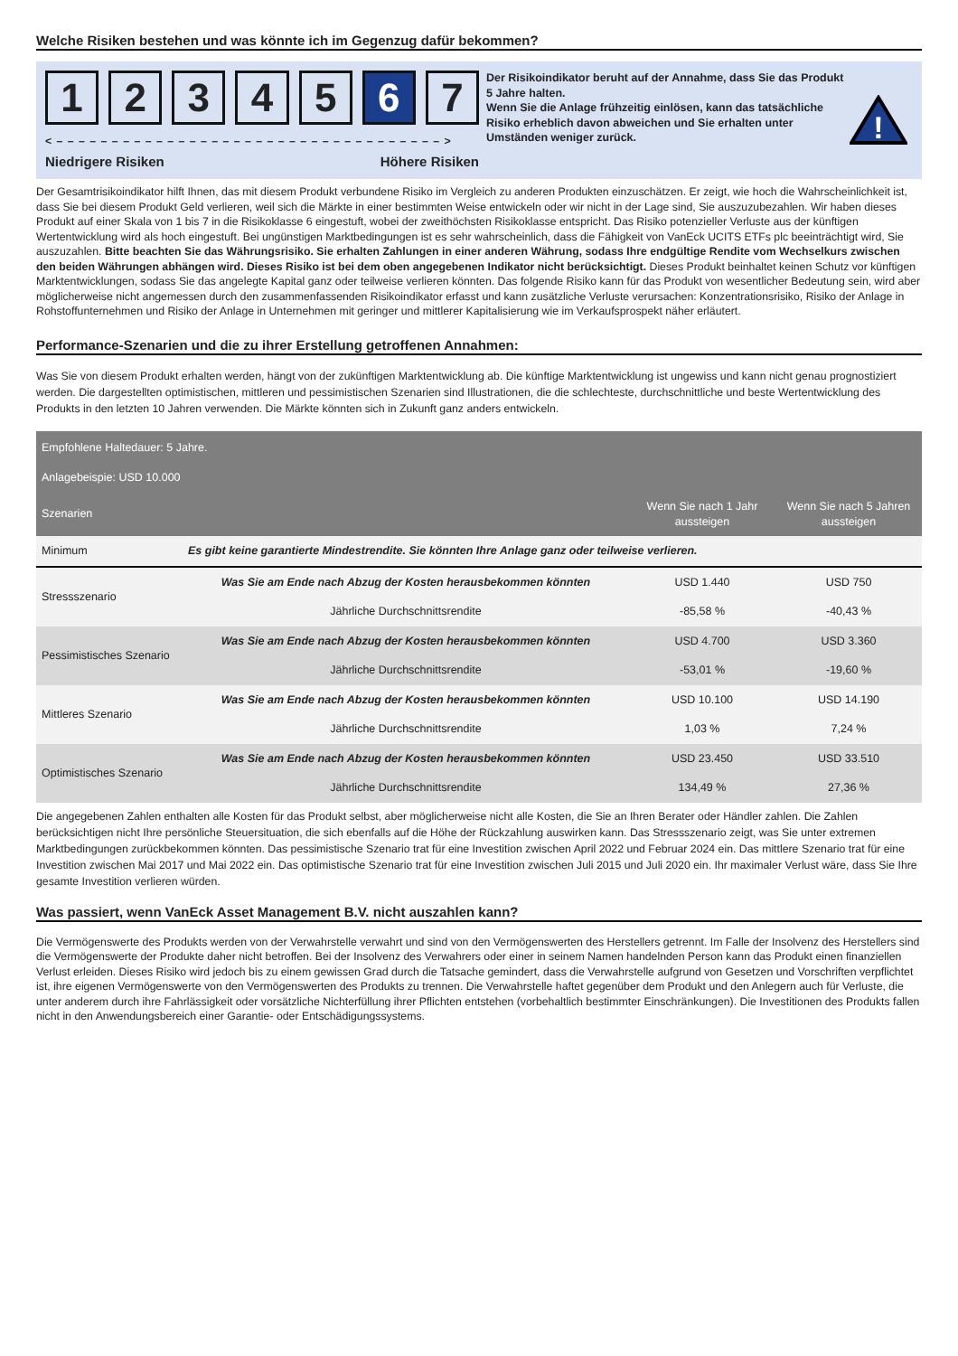Welche Risiken bestehen und was könnte ich im Gegenzug dafür bekommen?
1 2 3 4 5 6 7
< – – – – – – – – – – – – – – – – – – – – – – – – – – – – – – – – – – – >
Niedrigere Risiken Höhere Risiken
Der Risikoindikator beruht auf der Annahme, dass Sie das Produkt 5 Jahre halten.
Wenn Sie die Anlage frühzeitig einlösen, kann das tatsächliche Risiko erheblich davon abweichen und Sie erhalten unter Umständen weniger zurück.
!
Der Gesamtrisikoindikator hilft Ihnen, das mit diesem Produkt verbundene Risiko im Vergleich zu anderen Produkten einzuschätzen. Er zeigt, wie hoch die Wahrscheinlichkeit ist, dass Sie bei diesem Produkt Geld verlieren, weil sich die Märkte in einer bestimmten Weise entwickeln oder wir nicht in der Lage sind, Sie auszuzubezahlen. Wir haben dieses Produkt auf einer Skala von 1 bis 7 in die Risikoklasse 6 eingestuft, wobei der zweithöchsten Risikoklasse entspricht. Das Risiko potenzieller Verluste aus der künftigen Wertentwicklung wird als hoch eingestuft. Bei ungünstigen Marktbedingungen ist es sehr wahrscheinlich, dass die Fähigkeit von VanEck UCITS ETFs plc beeinträchtigt wird, Sie auszuzahlen. Bitte beachten Sie das Währungsrisiko. Sie erhalten Zahlungen in einer anderen Währung, sodass Ihre endgültige Rendite vom Wechselkurs zwischen den beiden Währungen abhängen wird. Dieses Risiko ist bei dem oben angegebenen Indikator nicht berücksichtigt. Dieses Produkt beinhaltet keinen Schutz vor künftigen Marktentwicklungen, sodass Sie das angelegte Kapital ganz oder teilweise verlieren könnten. Das folgende Risiko kann für das Produkt von wesentlicher Bedeutung sein, wird aber möglicherweise nicht angemessen durch den zusammenfassenden Risikoindikator erfasst und kann zusätzliche Verluste verursachen: Konzentrationsrisiko, Risiko der Anlage in Rohstoffunternehmen und Risiko der Anlage in Unternehmen mit geringer und mittlerer Kapitalisierung wie im Verkaufsprospekt näher erläutert.
Performance-Szenarien und die zu ihrer Erstellung getroffenen Annahmen:
Was Sie von diesem Produkt erhalten werden, hängt von der zukünftigen Marktentwicklung ab. Die künftige Marktentwicklung ist ungewiss und kann nicht genau prognostiziert werden. Die dargestellten optimistischen, mittleren und pessimistischen Szenarien sind Illustrationen, die die schlechteste, durchschnittliche und beste Wertentwicklung des Produkts in den letzten 10 Jahren verwenden. Die Märkte könnten sich in Zukunft ganz anders entwickeln.
| Empfohlene Haltedauer: 5 Jahre. Anlagebeispie: USD 10.000 | | | |
| --- | --- | --- | --- |
| Szenarien | | Wenn Sie nach 1 Jahr aussteigen | Wenn Sie nach 5 Jahren aussteigen |
| Minimum | Es gibt keine garantierte Mindestrendite. Sie könnten Ihre Anlage ganz oder teilweise verlieren. | | |
| Stressszenario | Was Sie am Ende nach Abzug der Kosten herausbekommen könnten | USD 1.440 | USD 750 |
| | Jährliche Durchschnittsrendite | -85,58 % | -40,43 % |
| Pessimistisches Szenario | Was Sie am Ende nach Abzug der Kosten herausbekommen könnten | USD 4.700 | USD 3.360 |
| | Jährliche Durchschnittsrendite | -53,01 % | -19,60 % |
| Mittleres Szenario | Was Sie am Ende nach Abzug der Kosten herausbekommen könnten | USD 10.100 | USD 14.190 |
| | Jährliche Durchschnittsrendite | 1,03 % | 7,24 % |
| Optimistisches Szenario | Was Sie am Ende nach Abzug der Kosten herausbekommen könnten | USD 23.450 | USD 33.510 |
| | Jährliche Durchschnittsrendite | 134,49 % | 27,36 % |
Die angegebenen Zahlen enthalten alle Kosten für das Produkt selbst, aber möglicherweise nicht alle Kosten, die Sie an Ihren Berater oder Händler zahlen. Die Zahlen berücksichtigen nicht Ihre persönliche Steuersituation, die sich ebenfalls auf die Höhe der Rückzahlung auswirken kann. Das Stressszenario zeigt, was Sie unter extremen Marktbedingungen zurückbekommen könnten. Das pessimistische Szenario trat für eine Investition zwischen April 2022 und Februar 2024 ein. Das mittlere Szenario trat für eine Investition zwischen Mai 2017 und Mai 2022 ein. Das optimistische Szenario trat für eine Investition zwischen Juli 2015 und Juli 2020 ein. Ihr maximaler Verlust wäre, dass Sie Ihre gesamte Investition verlieren würden.
Was passiert, wenn VanEck Asset Management B.V. nicht auszahlen kann?
Die Vermögenswerte des Produkts werden von der Verwahrstelle verwahrt und sind von den Vermögenswerten des Herstellers getrennt. Im Falle der Insolvenz des Herstellers sind die Vermögenswerte der Produkte daher nicht betroffen. Bei der Insolvenz des Verwahrers oder einer in seinem Namen handelnden Person kann das Produkt einen finanziellen Verlust erleiden. Dieses Risiko wird jedoch bis zu einem gewissen Grad durch die Tatsache gemindert, dass die Verwahrstelle aufgrund von Gesetzen und Vorschriften verpflichtet ist, ihre eigenen Vermögenswerte von den Vermögenswerten des Produkts zu trennen. Die Verwahrstelle haftet gegenüber dem Produkt und den Anlegern auch für Verluste, die unter anderem durch ihre Fahrlässigkeit oder vorsätzliche Nichterfüllung ihrer Pflichten entstehen (vorbehaltlich bestimmter Einschränkungen). Die Investitionen des Produkts fallen nicht in den Anwendungsbereich einer Garantie- oder Entschädigungssystems.